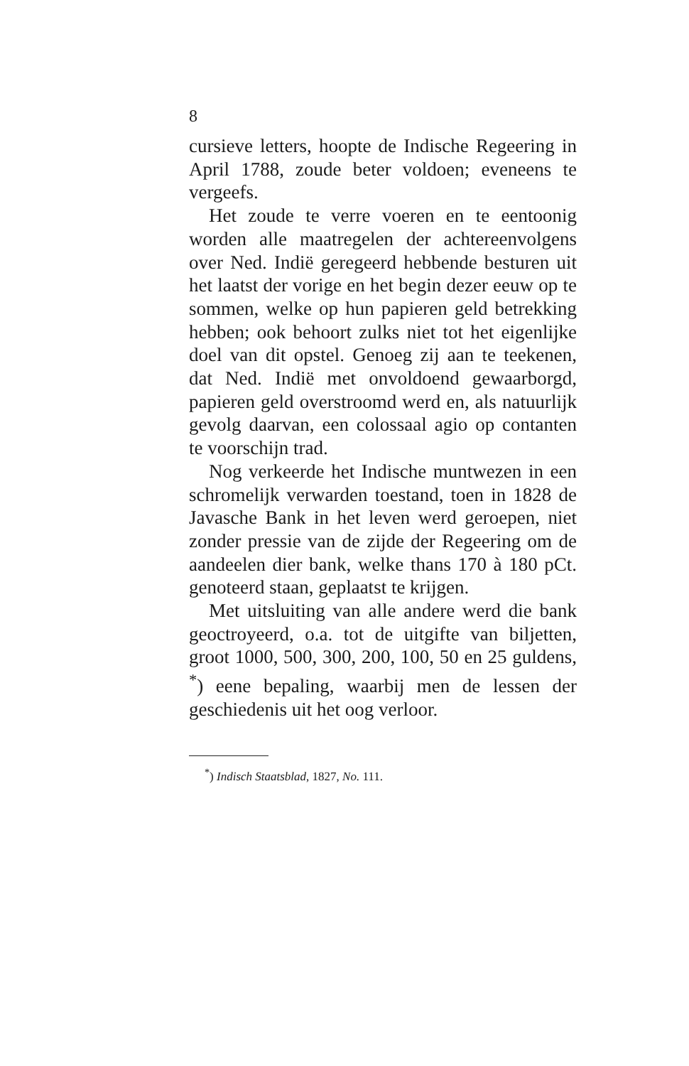8
cursieve letters, hoopte de Indische Regeering in April 1788, zoude beter voldoen; eveneens te vergeefs.
Het zoude te verre voeren en te eentoonig worden alle maatregelen der achtereenvolgens over Ned. Indië geregeerd hebbende besturen uit het laatst der vorige en het begin dezer eeuw op te sommen, welke op hun papieren geld betrekking hebben; ook behoort zulks niet tot het eigenlijke doel van dit opstel. Genoeg zij aan te teekenen, dat Ned. Indië met onvoldoend gewaarborgd, papieren geld overstroomd werd en, als natuurlijk gevolg daarvan, een colossaal agio op contanten te voorschijn trad.
Nog verkeerde het Indische muntwezen in een schromelijk verwarden toestand, toen in 1828 de Javasche Bank in het leven werd geroepen, niet zonder pressie van de zijde der Regeering om de aandeelen dier bank, welke thans 170 à 180 pCt. genoteerd staan, geplaatst te krijgen.
Met uitsluiting van alle andere werd die bank geoctroyeerd, o.a. tot de uitgifte van biljetten, groot 1000, 500, 300, 200, 100, 50 en 25 guldens, <sup>*</sup>) eene bepaling, waarbij men de lessen der geschiedenis uit het oog verloor.
<sup>*</sup>) Indisch Staatsblad, 1827, No. 111.